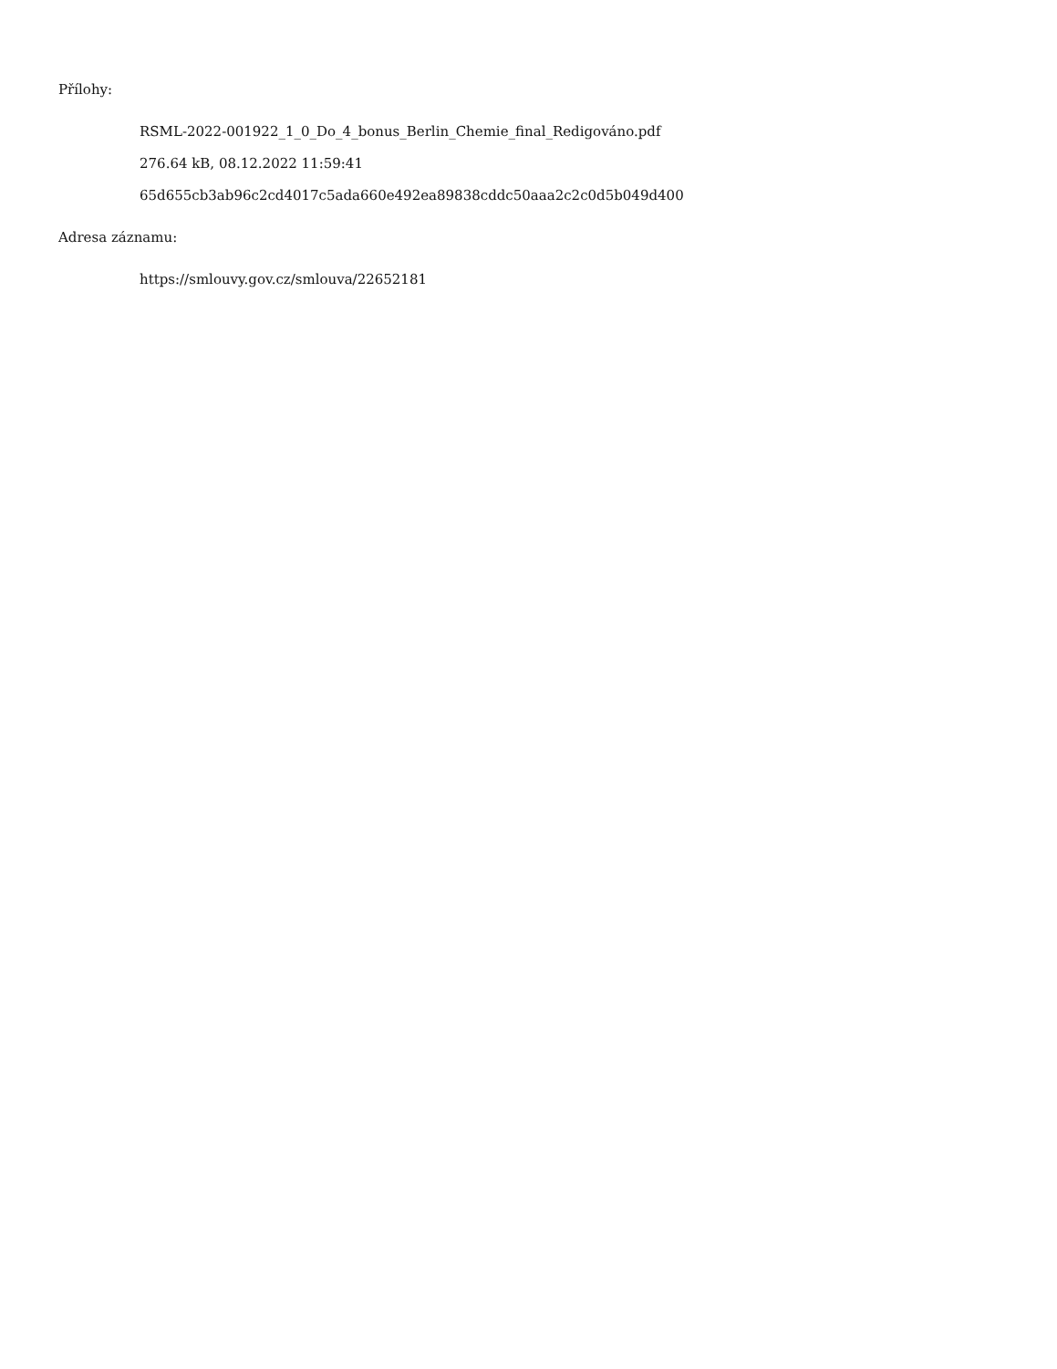Přílohy:
RSML-2022-001922_1_0_Do_4_bonus_Berlin_Chemie_final_Redigováno.pdf
276.64 kB, 08.12.2022 11:59:41
65d655cb3ab96c2cd4017c5ada660e492ea89838cddc50aaa2c2c0d5b049d400
Adresa záznamu:
https://smlouvy.gov.cz/smlouva/22652181